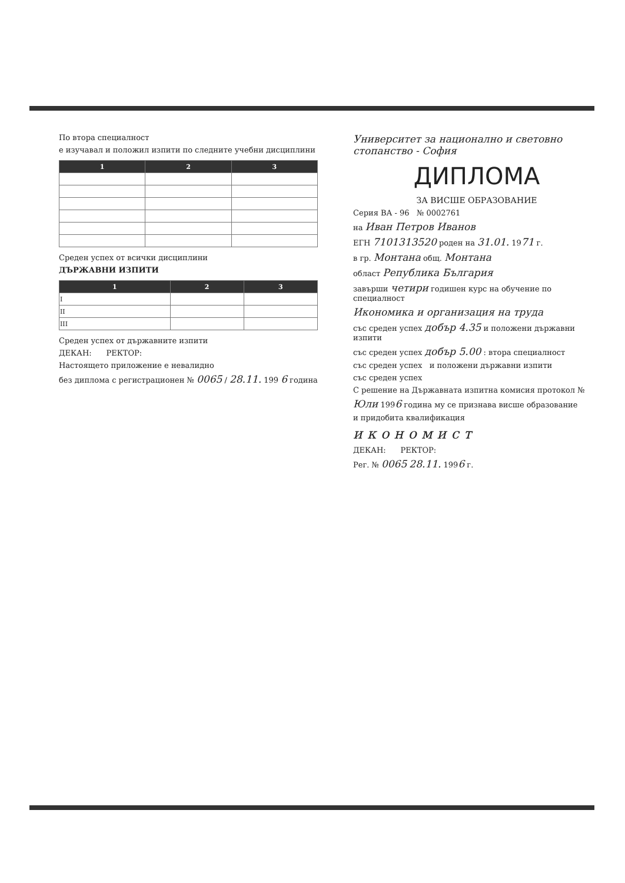По втора специалност
е изучавал и положил изпити по следните учебни дисциплини
| 1 | 2 | 3 |
| --- | --- | --- |
Среден успех от всички дисциплини
ДЪРЖАВНИ ИЗПИТИ
| 1 | 2 | 3 |
| --- | --- | --- |
| I | | |
| II | | |
| III | | |
Среден успех от държавните изпити
ДЕКАН: РЕКТОР:
Настоящето приложение е невалидно
без диплома с регистрационен № 0065 / 28.11. 199 6 година
Университет за национално и световно стопанство - София
ДИПЛОМА
ЗА ВИСШЕ ОБРАЗОВАНИЕ
Серия ВА - 96 № 0002761
на Иван Петров Иванов
ЕГН 7101313520 роден на 31.01. 1971 г.
в гр. Монтана общ. Монтана
област Република България
завърши четири годишен курс на обучение по специалност
Икономика и организация на труда
със среден успех добър 4.35 и положени държавни изпити
със среден успех добър 5.00 : втора специалност
със среден успех и положени държавни изпити
със среден успех
С решение на Държавната изпитна комисия протокол №
Юли 1996 година му се признава висше образование
и придобита квалификация
икономист
ДЕКАН: РЕКТОР:
Рег. № 0065 28.11. 1996 г.